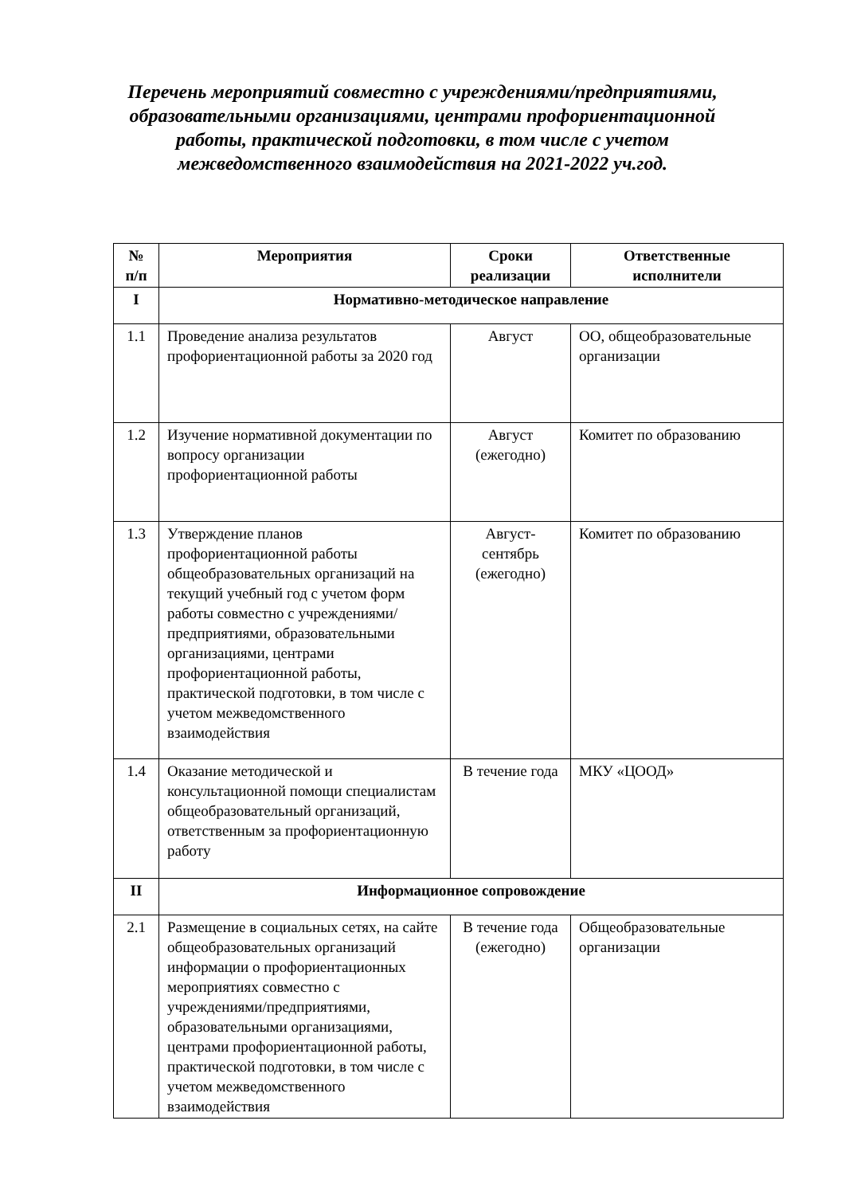Перечень мероприятий совместно с учреждениями/предприятиями, образовательными организациями, центрами профориентационной работы, практической подготовки, в том числе с учетом межведомственного взаимодействия на 2021-2022 уч.год.
| № п/п | Мероприятия | Сроки реализации | Ответственные исполнители |
| --- | --- | --- | --- |
| I | Нормативно-методическое направление | | |
| 1.1 | Проведение анализа результатов профориентационной работы за 2020 год | Август | ОО, общеобразовательные организации |
| 1.2 | Изучение нормативной документации по вопросу организации профориентационной работы | Август (ежегодно) | Комитет по образованию |
| 1.3 | Утверждение планов профориентационной работы общеобразовательных организаций на текущий учебный год с учетом форм работы совместно с учреждениями/предприятиями, образовательными организациями, центрами профориентационной работы, практической подготовки, в том числе с учетом межведомственного взаимодействия | Август-сентябрь (ежегодно) | Комитет по образованию |
| 1.4 | Оказание методической и консультационной помощи специалистам общеобразовательный организаций, ответственным за профориентационную работу | В течение года | МКУ «ЦООД» |
| II | Информационное сопровождение | | |
| 2.1 | Размещение в социальных сетях, на сайте общеобразовательных организаций информации о профориентационных мероприятиях совместно с учреждениями/предприятиями, образовательными организациями, центрами профориентационной работы, практической подготовки, в том числе с учетом межведомственного взаимодействия | В течение года (ежегодно) | Общеобразовательные организации |